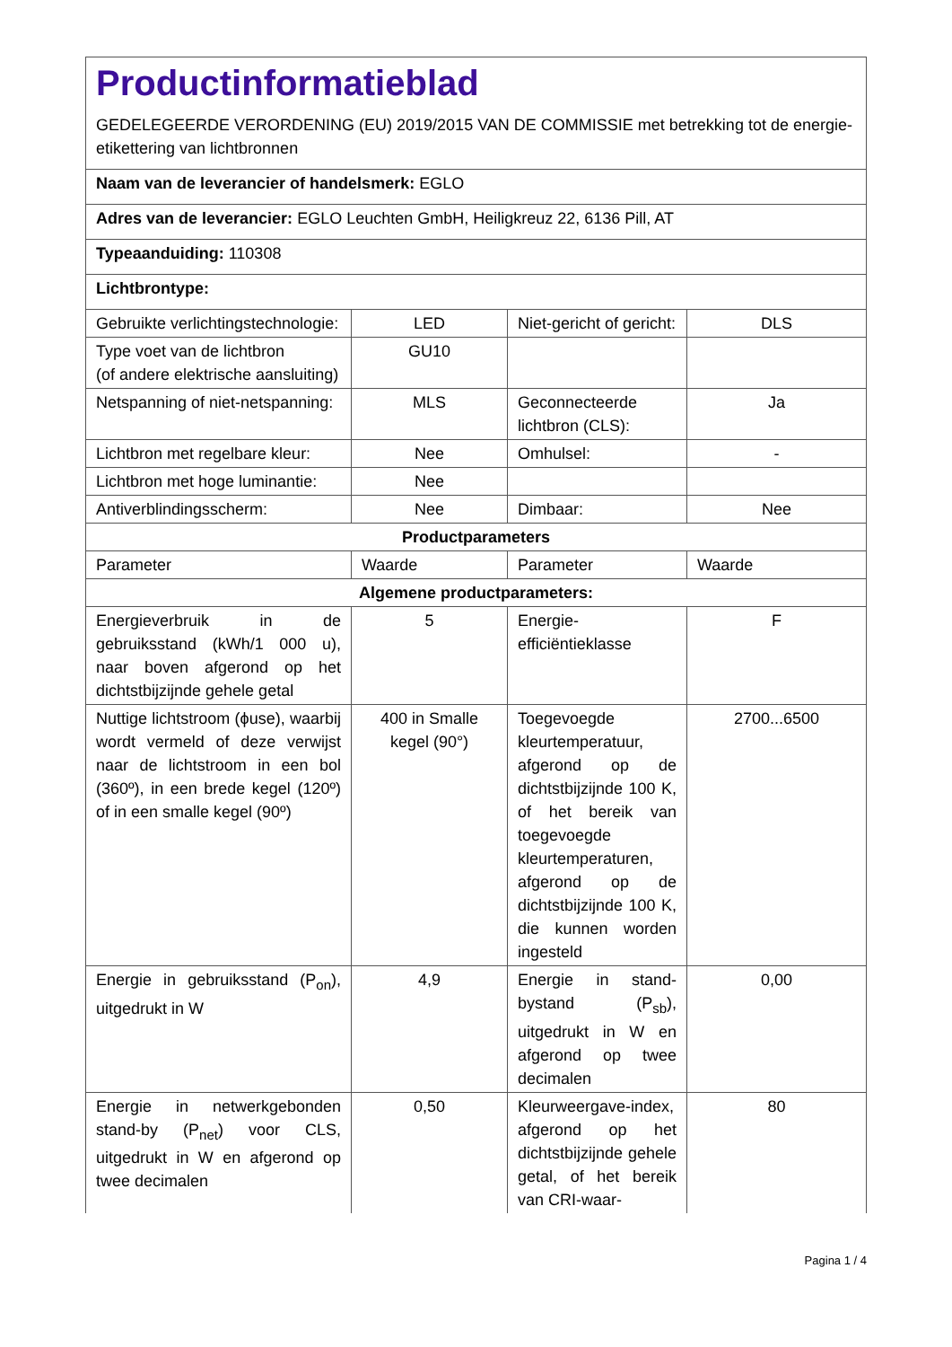| Productinformatieblad GEDELEGEERDE VERORDENING (EU) 2019/2015 VAN DE COMMISSIE met betrekking tot de energie-etikettering van lichtbronnen | | | |
| Naam van de leverancier of handelsmerk: EGLO | | | |
| Adres van de leverancier: EGLO Leuchten GmbH, Heiligkreuz 22, 6136 Pill, AT | | | |
| Typeaanduiding: 110308 | | | |
| Lichtbrontype: | | | |
| Gebruikte verlichtingstechnologie: | LED | Niet-gericht of gericht: | DLS |
| Type voet van de lichtbron (of andere elektrische aansluiting) | GU10 | | |
| Netspanning of niet-netspanning: | MLS | Geconnecteerde lichtbron (CLS): | Ja |
| Lichtbron met regelbare kleur: | Nee | Omhulsel: | - |
| Lichtbron met hoge luminantie: | Nee | | |
| Antiverblindingsscherm: | Nee | Dimbaar: | Nee |
| Productparameters | | | |
| Parameter | Waarde | Parameter | Waarde |
| Algemene productparameters: | | | |
| Energieverbruik in de gebruiksstand (kWh/1 000 u), naar boven afgerond op het dichtstbijzijnde gehele getal | 5 | Energie-efficiëntieklasse | F |
| Nuttige lichtstroom (ϕuse), waarbij wordt vermeld of deze verwijst naar de lichtstroom in een bol (360º), in een brede kegel (120º) of in een smalle kegel (90º) | 400 in Smalle kegel (90°) | Toegevoegde kleurtemperatuur, afgerond op de dichtstbijzijnde 100 K, of het bereik van toegevoegde kleurtemperaturen, afgerond op de dichtstbijzijnde 100 K, die kunnen worden ingesteld | 2700...6500 |
| Energie in gebruiksstand (P<sub>on</sub>), uitgedrukt in W | 4,9 | Energie in stand-bystand (P<sub>sb</sub>), uitgedrukt in W en afgerond op twee decimalen | 0,00 |
| Energie in netwerkgebonden stand-by (P<sub>net</sub>) voor CLS, uitgedrukt in W en afgerond op twee decimalen | 0,50 | Kleurweergave-index, afgerond op het dichtstbijzijnde gehele getal, of het bereik van CRI-waar- | 80 |
Pagina 1 / 4